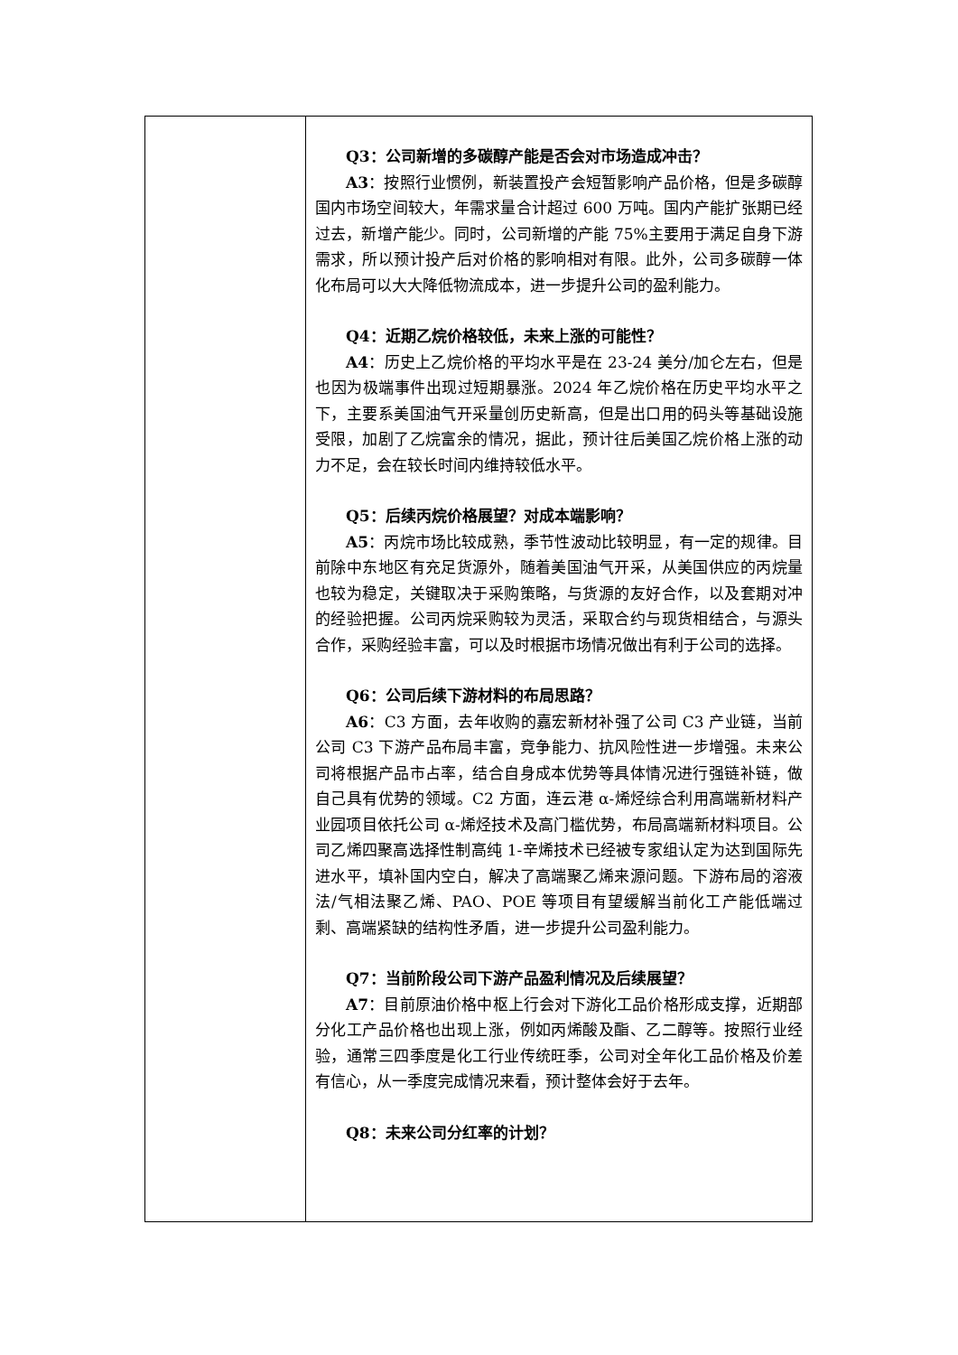| | Q3：公司新增的多碳醇产能是否会对市场造成冲击？ A3 ：按照行业惯例，新装置投产会短暂影响产品价格，但是多碳醇国内市场空间较大，年需求量合计超过 600 万吨。国内产能扩张期已经过去，新增产能少。同时，公司新增的产能 75%主要用于满足自身下游需求，所以预计投产后对价格的影响相对有限。此外，公司多碳醇一体化布局可以大大降低物流成本，进一步提升公司的盈利能力。 Q4：近期乙烷价格较低，未来上涨的可能性？ A4 ：历史上乙烷价格的平均水平是在 23-24 美分/加仑左右，但是也因为极端事件出现过短期暴涨。2024 年乙烷价格在历史平均水平之下，主要系美国油气开采量创历史新高，但是出口用的码头等基础设施受限，加剧了乙烷富余的情况，据此，预计往后美国乙烷价格上涨的动力不足，会在较长时间内维持较低水平。 Q5：后续丙烷价格展望？对成本端影响？ A5 ：丙烷市场比较成熟，季节性波动比较明显，有一定的规律。目前除中东地区有充足货源外，随着美国油气开采，从美国供应的丙烷量也较为稳定，关键取决于采购策略，与货源的友好合作，以及套期对冲的经验把握。公司丙烷采购较为灵活，采取合约与现货相结合，与源头合作，采购经验丰富，可以及时根据市场情况做出有利于公司的选择。 Q6：公司后续下游材料的布局思路？ A6 ：C3 方面，去年收购的嘉宏新材补强了公司 C3 产业链，当前公司 C3 下游产品布局丰富，竞争能力、抗风险性进一步增强。未来公司将根据产品市占率，结合自身成本优势等具体情况进行强链补链，做自己具有优势的领域。C2 方面，连云港 α-烯烃综合利用高端新材料产业园项目依托公司 α-烯烃技术及高门槛优势，布局高端新材料项目。公司乙烯四聚高选择性制高纯 1-辛烯技术已经被专家组认定为达到国际先进水平，填补国内空白，解决了高端聚乙烯来源问题。下游布局的溶液法/气相法聚乙烯、PAO、POE 等项目有望缓解当前化工产能低端过剩、高端紧缺的结构性矛盾，进一步提升公司盈利能力。 Q7：当前阶段公司下游产品盈利情况及后续展望？ A7 ：目前原油价格中枢上行会对下游化工品价格形成支撑，近期部分化工产品价格也出现上涨，例如丙烯酸及酯、乙二醇等。按照行业经验，通常三四季度是化工行业传统旺季，公司对全年化工品价格及价差有信心，从一季度完成情况来看，预计整体会好于去年。 Q8：未来公司分红率的计划？ |